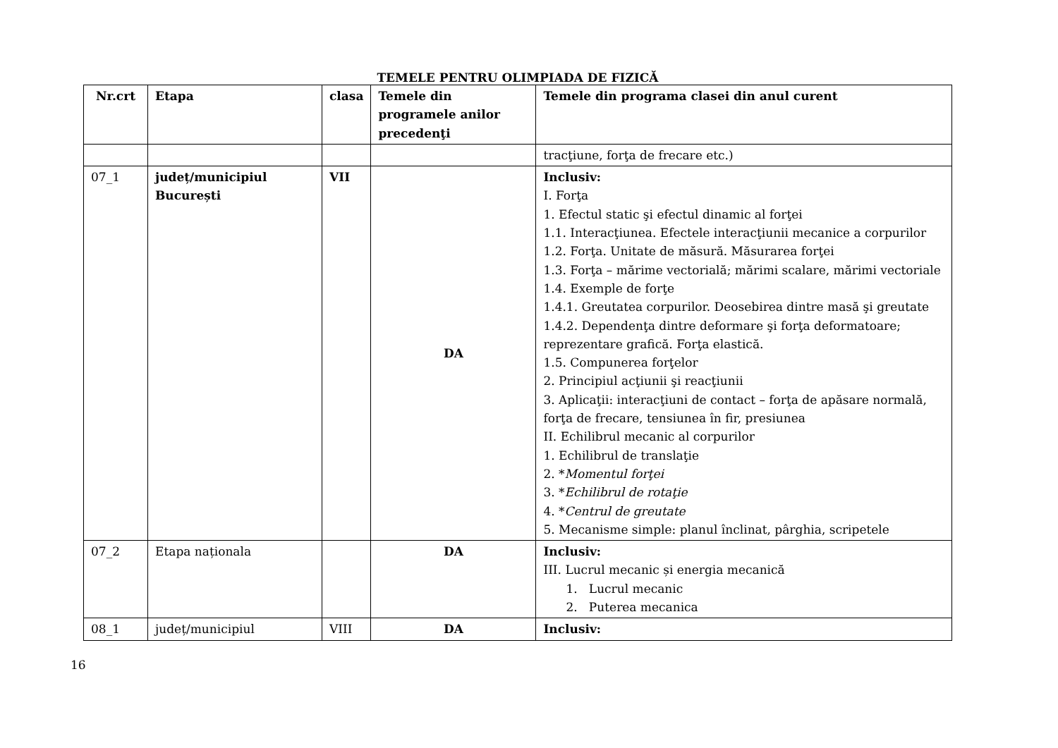TEMELE PENTRU OLIMPIADA DE FIZICĂ
| Nr.crt | Etapa | clasa | Temele din programele anilor precedenţi | Temele din programa clasei din anul curent |
| --- | --- | --- | --- | --- |
| | | | | tracţiune, forţa de frecare etc.) |
| 07_1 | județ/municipiul București | VII | DA | Inclusiv: I. Forţa 1. Efectul static şi efectul dinamic al forţei 1.1. Interacţiunea. Efectele interacţiunii mecanice a corpurilor 1.2. Forţa. Unitate de măsură. Măsurarea forţei 1.3. Forţa – mărime vectorială; mărimi scalare, mărimi vectoriale 1.4. Exemple de forţe 1.4.1. Greutatea corpurilor. Deosebirea dintre masă şi greutate 1.4.2. Dependenţa dintre deformare şi forţa deformatoare; reprezentare grafică. Forţa elastică. 1.5. Compunerea forţelor 2. Principiul acţiunii şi reacţiunii 3. Aplicaţii: interacţiuni de contact – forţa de apăsare normală, forţa de frecare, tensiunea în fir, presiunea II. Echilibrul mecanic al corpurilor 1. Echilibrul de translaţie 2. * Momentul forţei 3. * Echilibrul de rotaţie 4. * Centrul de greutate 5. Mecanisme simple: planul înclinat, pârghia, scripetele |
| 07_2 | Etapa naționala | | DA | Inclusiv: III. Lucrul mecanic și energia mecanică 1. Lucrul mecanic 2. Puterea mecanica |
| 08_1 | județ/municipiul | VIII | DA | Inclusiv: |
16